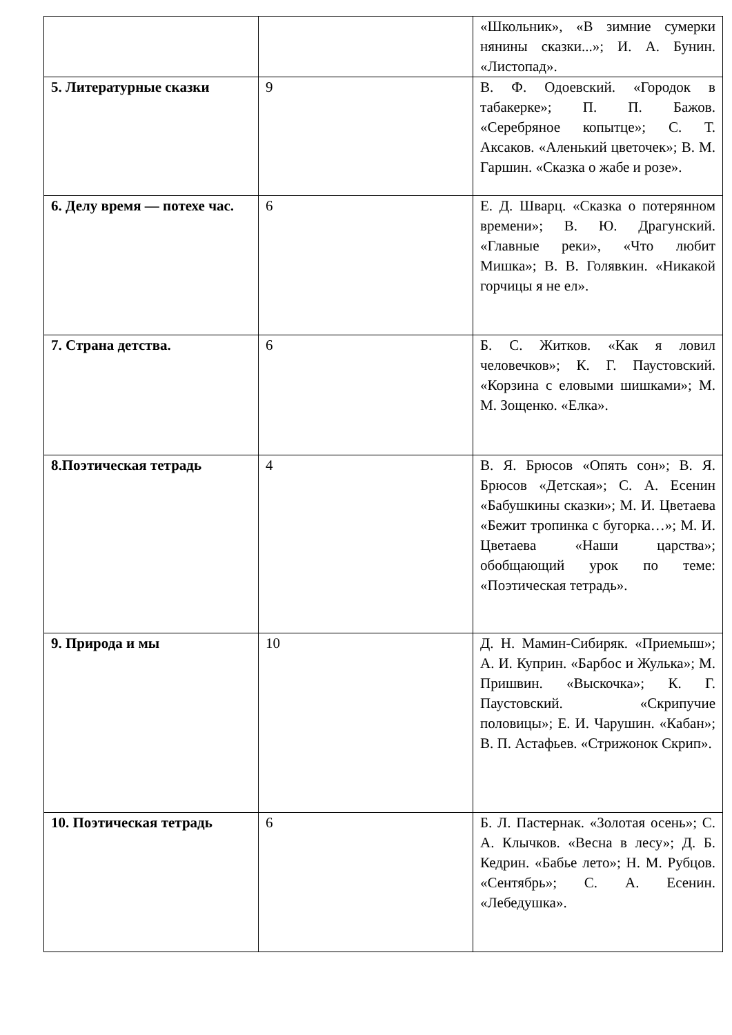| | | «Школьник», «В зимние сумерки нянины сказки...»; И. А. Бунин. «Листопад». |
| 5. Литературные сказки | 9 | В. Ф. Одоевский. «Городок в табакерке»; П. П. Бажов. «Серебряное копытце»; С. Т. Аксаков. «Аленький цветочек»; В. М. Гаршин. «Сказка о жабе и розе». |
| 6. Делу время — потехе час. | 6 | Е. Д. Шварц. «Сказка о потерянном времени»; В. Ю. Драгунский. «Главные реки», «Что любит Мишка»; В. В. Голявкин. «Никакой горчицы я не ел». |
| 7. Страна детства. | 6 | Б. С. Житков. «Как я ловил человечков»; К. Г. Паустовский. «Корзина с еловыми шишками»; М. М. Зощенко. «Елка». |
| 8.Поэтическая тетрадь | 4 | В. Я. Брюсов «Опять сон»; В. Я. Брюсов «Детская»; С. А. Есенин «Бабушкины сказки»; М. И. Цветаева «Бежит тропинка с бугорка…»; М. И. Цветаева «Наши царства»; обобщающий урок по теме: «Поэтическая тетрадь». |
| 9. Природа и мы | 10 | Д. Н. Мамин-Сибиряк. «Приемыш»; А. И. Куприн. «Барбос и Жулька»; М. Пришвин. «Выскочка»; К. Г. Паустовский. «Скрипучие половицы»; Е. И. Чарушин. «Кабан»; В. П. Астафьев. «Стрижонок Скрип». |
| 10. Поэтическая тетрадь | 6 | Б. Л. Пастернак. «Золотая осень»; С. А. Клычков. «Весна в лесу»; Д. Б. Кедрин. «Бабье лето»; Н. М. Рубцов. «Сентябрь»; С. А. Есенин. «Лебедушка». |